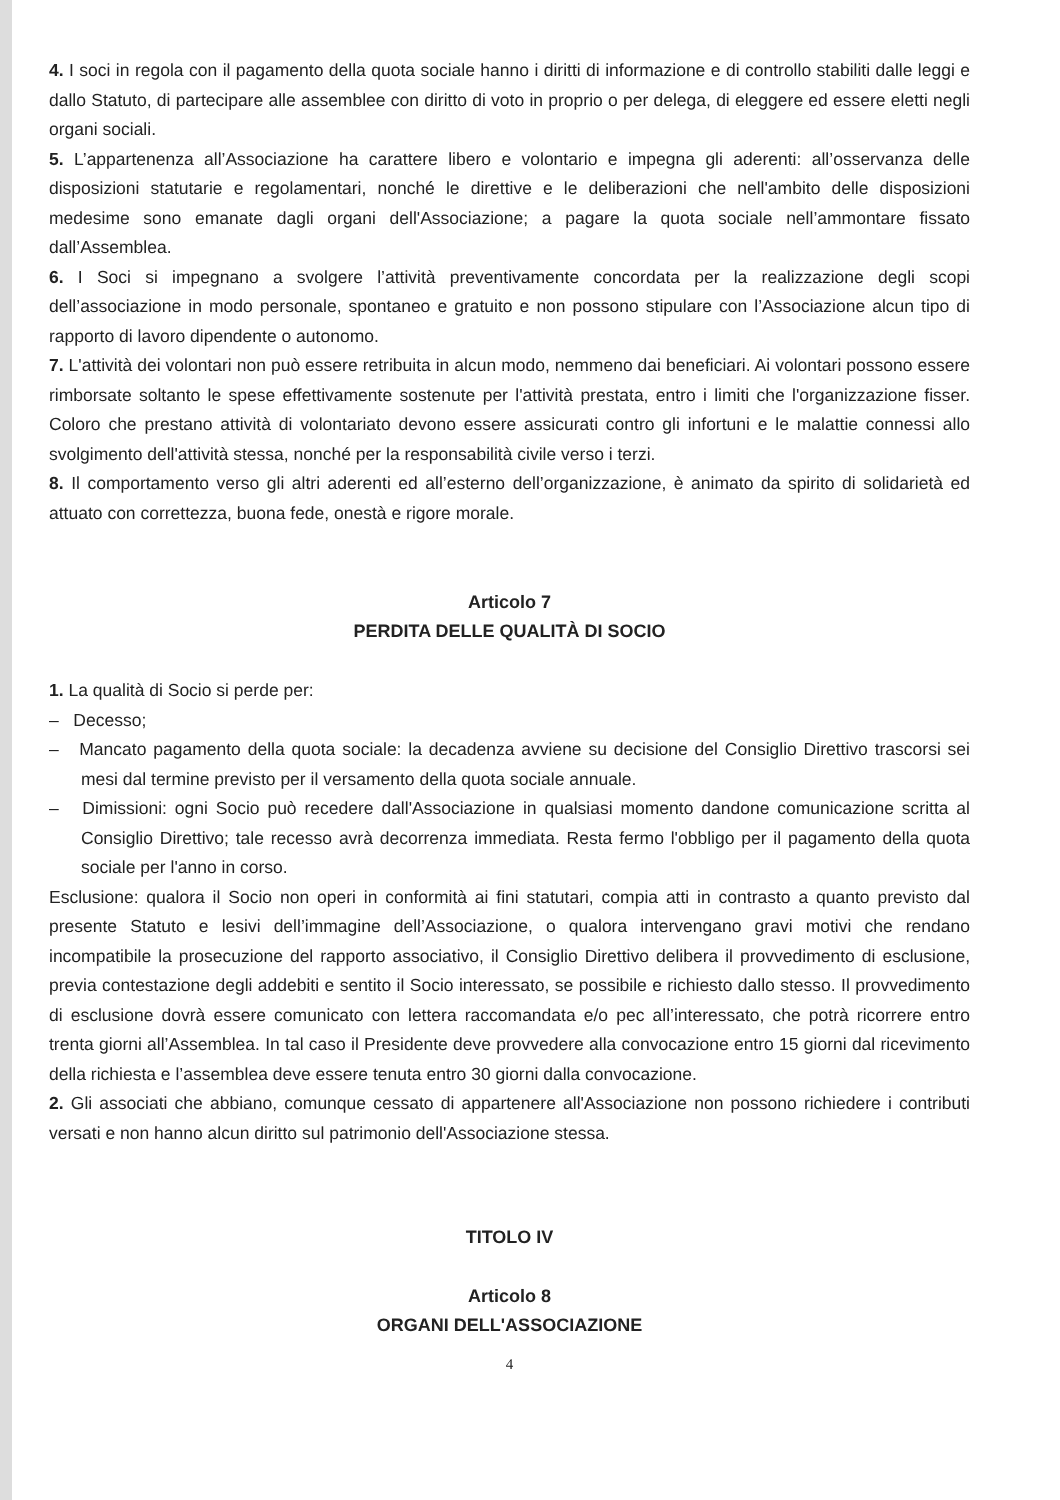4. I soci in regola con il pagamento della quota sociale hanno i diritti di informazione e di controllo stabiliti dalle leggi e dallo Statuto, di partecipare alle assemblee con diritto di voto in proprio o per delega, di eleggere ed essere eletti negli organi sociali.
5. L’appartenenza all’Associazione ha carattere libero e volontario e impegna gli aderenti: all’osservanza delle disposizioni statutarie e regolamentari, nonché le direttive e le deliberazioni che nell'ambito delle disposizioni medesime sono emanate dagli organi dell'Associazione; a pagare la quota sociale nell’ammontare fissato dall’Assemblea.
6. I Soci si impegnano a svolgere l’attività preventivamente concordata per la realizzazione degli scopi dell’associazione in modo personale, spontaneo e gratuito e non possono stipulare con l’Associazione alcun tipo di rapporto di lavoro dipendente o autonomo.
7. L'attività dei volontari non può essere retribuita in alcun modo, nemmeno dai beneficiari. Ai volontari possono essere rimborsate soltanto le spese effettivamente sostenute per l'attività prestata, entro i limiti che l'organizzazione fisser. Coloro che prestano attività di volontariato devono essere assicurati contro gli infortuni e le malattie connessi allo svolgimento dell'attività stessa, nonché per la responsabilità civile verso i terzi.
8. Il comportamento verso gli altri aderenti ed all’esterno dell’organizzazione, è animato da spirito di solidarietà ed attuato con correttezza, buona fede, onestà e rigore morale.
Articolo 7
PERDITA DELLE QUALITÀ DI SOCIO
1. La qualità di Socio si perde per:
– Decesso;
– Mancato pagamento della quota sociale: la decadenza avviene su decisione del Consiglio Direttivo trascorsi sei mesi dal termine previsto per il versamento della quota sociale annuale.
– Dimissioni: ogni Socio può recedere dall'Associazione in qualsiasi momento dandone comunicazione scritta al Consiglio Direttivo; tale recesso avrà decorrenza immediata. Resta fermo l'obbligo per il pagamento della quota sociale per l'anno in corso.
Esclusione: qualora il Socio non operi in conformità ai fini statutari, compia atti in contrasto a quanto previsto dal presente Statuto e lesivi dell’immagine dell’Associazione, o qualora intervengano gravi motivi che rendano incompatibile la prosecuzione del rapporto associativo, il Consiglio Direttivo delibera il provvedimento di esclusione, previa contestazione degli addebiti e sentito il Socio interessato, se possibile e richiesto dallo stesso. Il provvedimento di esclusione dovrà essere comunicato con lettera raccomandata e/o pec all’interessato, che potrà ricorrere entro trenta giorni all’Assemblea. In tal caso il Presidente deve provvedere alla convocazione entro 15 giorni dal ricevimento della richiesta e l’assemblea deve essere tenuta entro 30 giorni dalla convocazione.
2. Gli associati che abbiano, comunque cessato di appartenere all'Associazione non possono richiedere i contributi versati e non hanno alcun diritto sul patrimonio dell'Associazione stessa.
TITOLO IV
Articolo 8
ORGANI DELL'ASSOCIAZIONE
4